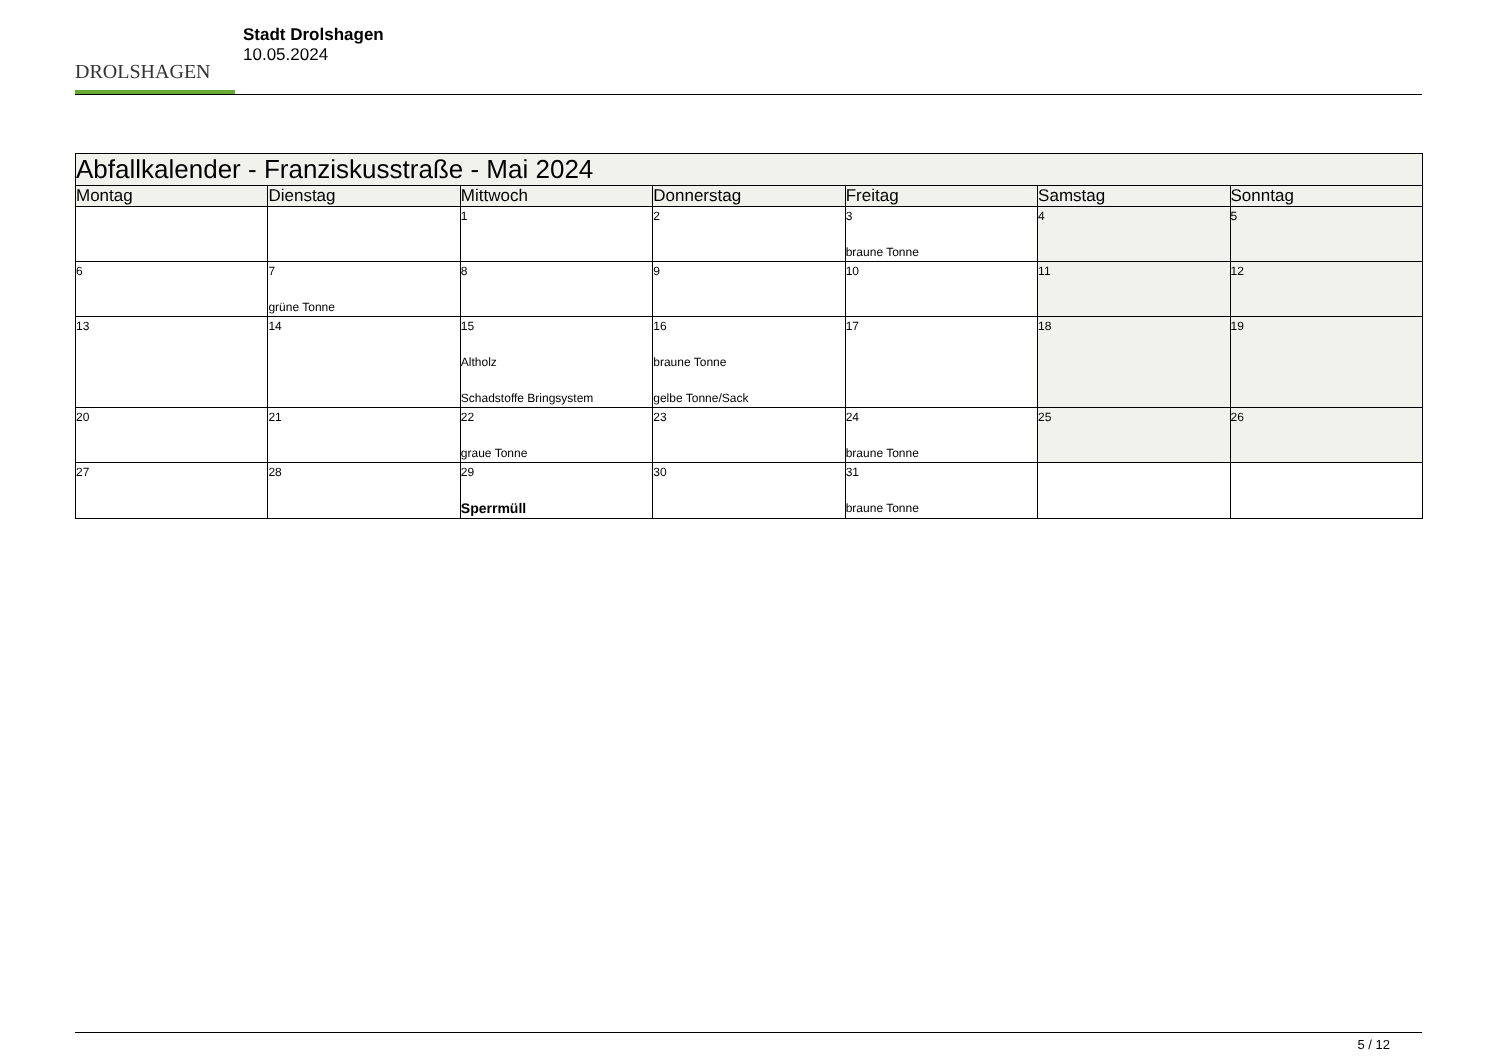DROLSHAGEN
Stadt Drolshagen
10.05.2024
| Abfallkalender - Franziskusstraße - Mai 2024 | | | | | | |
| Montag | Dienstag | Mittwoch | Donnerstag | Freitag | Samstag | Sonntag |
| | | 1 | 2 | 3 braune Tonne | 4 | 5 |
| 6 | 7 grüne Tonne | 8 | 9 | 10 | 11 | 12 |
| 13 | 14 | 15 Altholz Schadstoffe Bringsystem | 16 braune Tonne gelbe Tonne/Sack | 17 | 18 | 19 |
| 20 | 21 | 22 graue Tonne | 23 | 24 braune Tonne | 25 | 26 |
| 27 | 28 | 29 Sperrmüll | 30 | 31 braune Tonne | | |
5 / 12